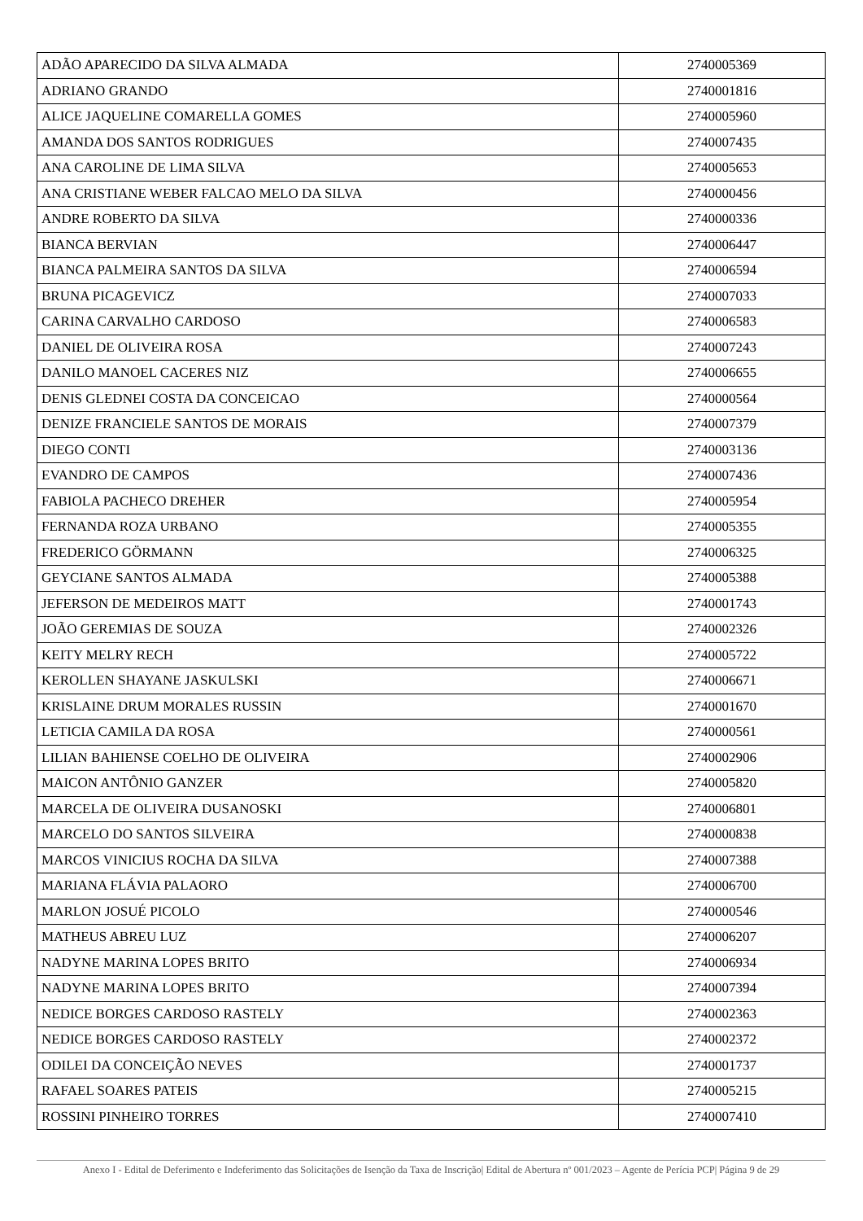| ADÃO APARECIDO DA SILVA ALMADA | 2740005369 |
| ADRIANO GRANDO | 2740001816 |
| ALICE JAQUELINE COMARELLA GOMES | 2740005960 |
| AMANDA DOS SANTOS RODRIGUES | 2740007435 |
| ANA CAROLINE DE LIMA SILVA | 2740005653 |
| ANA CRISTIANE WEBER FALCAO MELO DA SILVA | 2740000456 |
| ANDRE ROBERTO DA SILVA | 2740000336 |
| BIANCA BERVIAN | 2740006447 |
| BIANCA PALMEIRA SANTOS DA SILVA | 2740006594 |
| BRUNA PICAGEVICZ | 2740007033 |
| CARINA CARVALHO CARDOSO | 2740006583 |
| DANIEL DE OLIVEIRA ROSA | 2740007243 |
| DANILO MANOEL CACERES NIZ | 2740006655 |
| DENIS GLEDNEI COSTA DA CONCEICAO | 2740000564 |
| DENIZE FRANCIELE SANTOS DE MORAIS | 2740007379 |
| DIEGO CONTI | 2740003136 |
| EVANDRO DE CAMPOS | 2740007436 |
| FABIOLA PACHECO DREHER | 2740005954 |
| FERNANDA ROZA URBANO | 2740005355 |
| FREDERICO GÖRMANN | 2740006325 |
| GEYCIANE SANTOS ALMADA | 2740005388 |
| JEFERSON DE MEDEIROS MATT | 2740001743 |
| JOÃO GEREMIAS DE SOUZA | 2740002326 |
| KEITY MELRY RECH | 2740005722 |
| KEROLLEN SHAYANE JASKULSKI | 2740006671 |
| KRISLAINE DRUM MORALES RUSSIN | 2740001670 |
| LETICIA CAMILA DA ROSA | 2740000561 |
| LILIAN BAHIENSE COELHO DE OLIVEIRA | 2740002906 |
| MAICON ANTÔNIO GANZER | 2740005820 |
| MARCELA DE OLIVEIRA DUSANOSKI | 2740006801 |
| MARCELO DO SANTOS SILVEIRA | 2740000838 |
| MARCOS VINICIUS ROCHA DA SILVA | 2740007388 |
| MARIANA FLÁVIA PALAORO | 2740006700 |
| MARLON JOSUÉ PICOLO | 2740000546 |
| MATHEUS ABREU LUZ | 2740006207 |
| NADYNE MARINA LOPES BRITO | 2740006934 |
| NADYNE MARINA LOPES BRITO | 2740007394 |
| NEDICE BORGES CARDOSO RASTELY | 2740002363 |
| NEDICE BORGES CARDOSO RASTELY | 2740002372 |
| ODILEI DA CONCEIÇÃO NEVES | 2740001737 |
| RAFAEL SOARES PATEIS | 2740005215 |
| ROSSINI PINHEIRO TORRES | 2740007410 |
Anexo I - Edital de Deferimento e Indeferimento das Solicitações de Isenção da Taxa de Inscrição| Edital de Abertura nº 001/2023 – Agente de Perícia PCP| Página 9 de 29